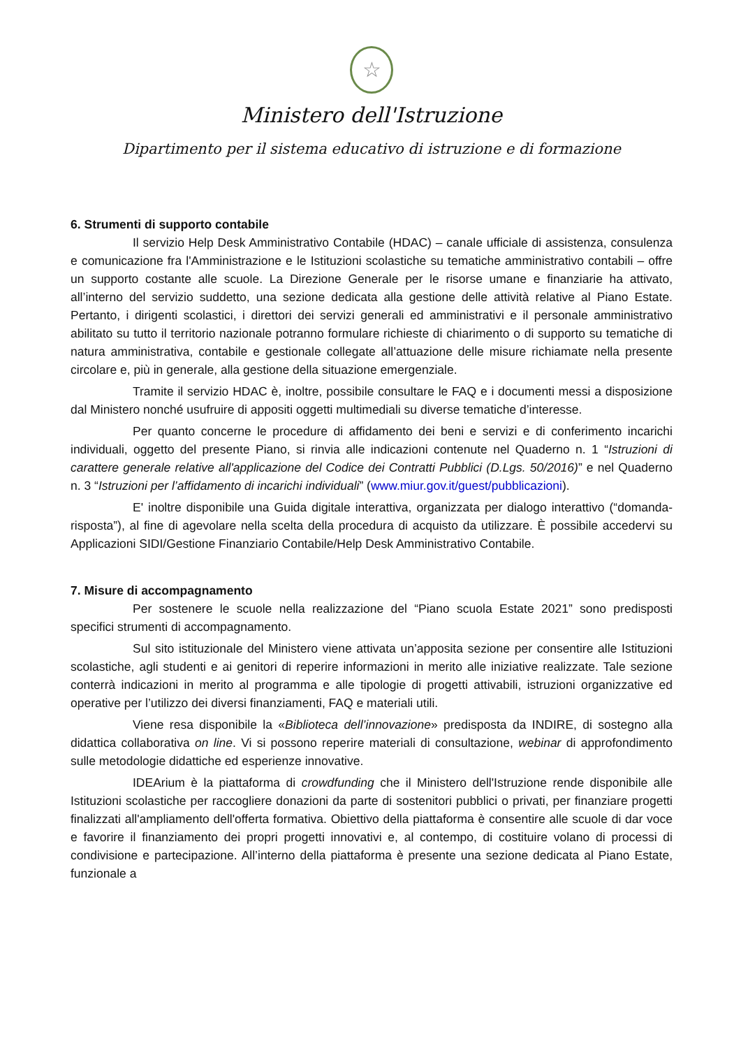☆
Ministero dell'Istruzione
Dipartimento per il sistema educativo di istruzione e di formazione
6. Strumenti di supporto contabile
Il servizio Help Desk Amministrativo Contabile (HDAC) – canale ufficiale di assistenza, consulenza e comunicazione fra l'Amministrazione e le Istituzioni scolastiche su tematiche amministrativo contabili – offre un supporto costante alle scuole. La Direzione Generale per le risorse umane e finanziarie ha attivato, all’interno del servizio suddetto, una sezione dedicata alla gestione delle attività relative al Piano Estate. Pertanto, i dirigenti scolastici, i direttori dei servizi generali ed amministrativi e il personale amministrativo abilitato su tutto il territorio nazionale potranno formulare richieste di chiarimento o di supporto su tematiche di natura amministrativa, contabile e gestionale collegate all’attuazione delle misure richiamate nella presente circolare e, più in generale, alla gestione della situazione emergenziale.
Tramite il servizio HDAC è, inoltre, possibile consultare le FAQ e i documenti messi a disposizione dal Ministero nonché usufruire di appositi oggetti multimediali su diverse tematiche d’interesse.
Per quanto concerne le procedure di affidamento dei beni e servizi e di conferimento incarichi individuali, oggetto del presente Piano, si rinvia alle indicazioni contenute nel Quaderno n. 1 “Istruzioni di carattere generale relative all'applicazione del Codice dei Contratti Pubblici (D.Lgs. 50/2016)” e nel Quaderno n. 3 “Istruzioni per l’affidamento di incarichi individuali” (www.miur.gov.it/guest/pubblicazioni).
E' inoltre disponibile una Guida digitale interattiva, organizzata per dialogo interattivo (“domanda-risposta”), al fine di agevolare nella scelta della procedura di acquisto da utilizzare. È possibile accedervi su Applicazioni SIDI/Gestione Finanziario Contabile/Help Desk Amministrativo Contabile.
7. Misure di accompagnamento
Per sostenere le scuole nella realizzazione del “Piano scuola Estate 2021” sono predisposti specifici strumenti di accompagnamento.
Sul sito istituzionale del Ministero viene attivata un’apposita sezione per consentire alle Istituzioni scolastiche, agli studenti e ai genitori di reperire informazioni in merito alle iniziative realizzate. Tale sezione conterrà indicazioni in merito al programma e alle tipologie di progetti attivabili, istruzioni organizzative ed operative per l’utilizzo dei diversi finanziamenti, FAQ e materiali utili.
Viene resa disponibile la «Biblioteca dell’innovazione» predisposta da INDIRE, di sostegno alla didattica collaborativa on line. Vi si possono reperire materiali di consultazione, webinar di approfondimento sulle metodologie didattiche ed esperienze innovative.
IDEArium è la piattaforma di crowdfunding che il Ministero dell'Istruzione rende disponibile alle Istituzioni scolastiche per raccogliere donazioni da parte di sostenitori pubblici o privati, per finanziare progetti finalizzati all'ampliamento dell'offerta formativa. Obiettivo della piattaforma è consentire alle scuole di dar voce e favorire il finanziamento dei propri progetti innovativi e, al contempo, di costituire volano di processi di condivisione e partecipazione. All’interno della piattaforma è presente una sezione dedicata al Piano Estate, funzionale a